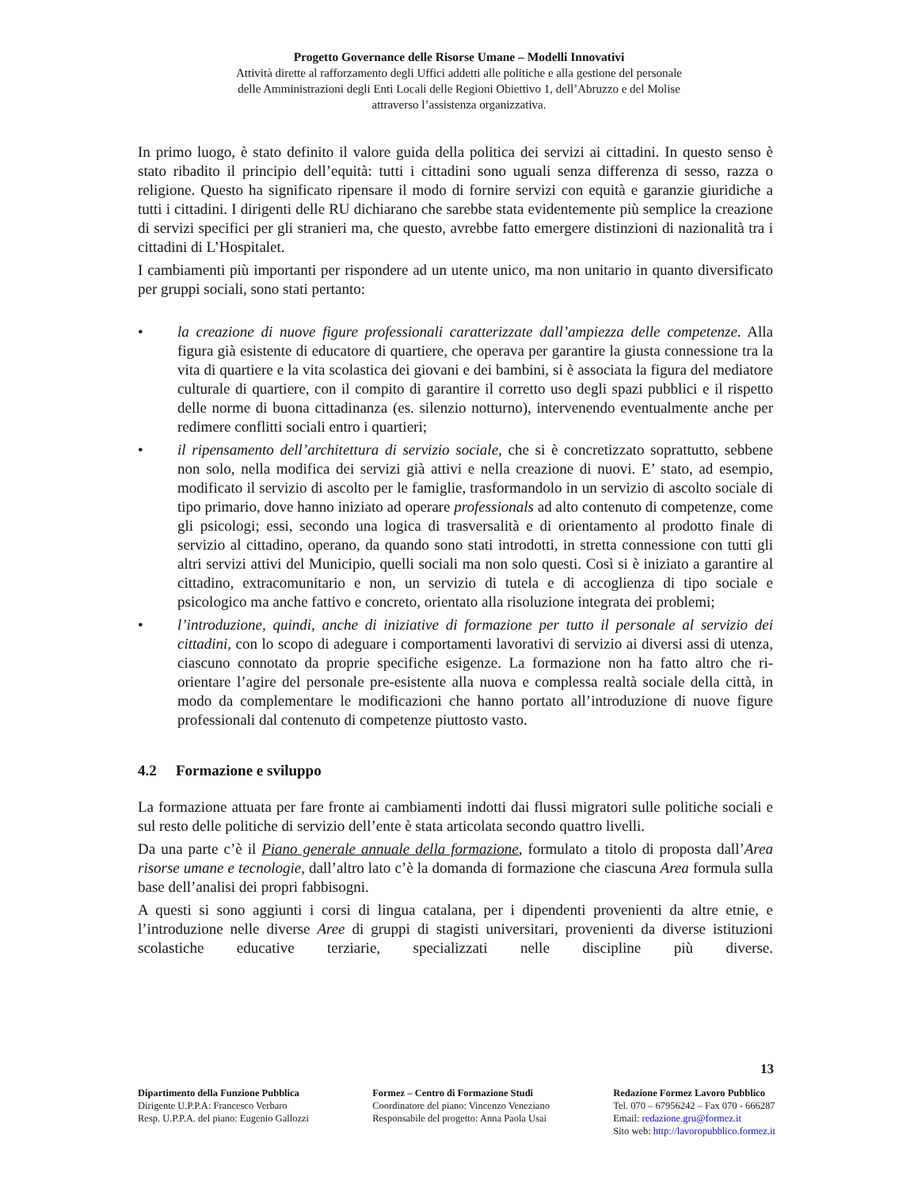Progetto Governance delle Risorse Umane – Modelli Innovativi
Attività dirette al rafforzamento degli Uffici addetti alle politiche e alla gestione del personale
delle Amministrazioni degli Enti Locali delle Regioni Obiettivo 1, dell’Abruzzo e del Molise
attraverso l’assistenza organizzativa.
In primo luogo, è stato definito il valore guida della politica dei servizi ai cittadini. In questo senso è stato ribadito il principio dell’equità: tutti i cittadini sono uguali senza differenza di sesso, razza o religione. Questo ha significato ripensare il modo di fornire servizi con equità e garanzie giuridiche a tutti i cittadini. I dirigenti delle RU dichiarano che sarebbe stata evidentemente più semplice la creazione di servizi specifici per gli stranieri ma, che questo, avrebbe fatto emergere distinzioni di nazionalità tra i cittadini di L’Hospitalet.
I cambiamenti più importanti per rispondere ad un utente unico, ma non unitario in quanto diversificato per gruppi sociali, sono stati pertanto:
• la creazione di nuove figure professionali caratterizzate dall’ampiezza delle competenze. Alla figura già esistente di educatore di quartiere, che operava per garantire la giusta connessione tra la vita di quartiere e la vita scolastica dei giovani e dei bambini, si è associata la figura del mediatore culturale di quartiere, con il compito di garantire il corretto uso degli spazi pubblici e il rispetto delle norme di buona cittadinanza (es. silenzio notturno), intervenendo eventualmente anche per redimere conflitti sociali entro i quartieri;
• il ripensamento dell’architettura di servizio sociale, che si è concretizzato soprattutto, sebbene non solo, nella modifica dei servizi già attivi e nella creazione di nuovi. E’ stato, ad esempio, modificato il servizio di ascolto per le famiglie, trasformandolo in un servizio di ascolto sociale di tipo primario, dove hanno iniziato ad operare professionals ad alto contenuto di competenze, come gli psicologi; essi, secondo una logica di trasversalità e di orientamento al prodotto finale di servizio al cittadino, operano, da quando sono stati introdotti, in stretta connessione con tutti gli altri servizi attivi del Municipio, quelli sociali ma non solo questi. Così si è iniziato a garantire al cittadino, extracomunitario e non, un servizio di tutela e di accoglienza di tipo sociale e psicologico ma anche fattivo e concreto, orientato alla risoluzione integrata dei problemi;
• l’introduzione, quindi, anche di iniziative di formazione per tutto il personale al servizio dei cittadini, con lo scopo di adeguare i comportamenti lavorativi di servizio ai diversi assi di utenza, ciascuno connotato da proprie specifiche esigenze. La formazione non ha fatto altro che ri-orientare l’agire del personale pre-esistente alla nuova e complessa realtà sociale della città, in modo da complementare le modificazioni che hanno portato all’introduzione di nuove figure professionali dal contenuto di competenze piuttosto vasto.
4.2 Formazione e sviluppo
La formazione attuata per fare fronte ai cambiamenti indotti dai flussi migratori sulle politiche sociali e sul resto delle politiche di servizio dell’ente è stata articolata secondo quattro livelli.
Da una parte c’è il Piano generale annuale della formazione, formulato a titolo di proposta dall’Area risorse umane e tecnologie, dall’altro lato c’è la domanda di formazione che ciascuna Area formula sulla base dell’analisi dei propri fabbisogni.
A questi si sono aggiunti i corsi di lingua catalana, per i dipendenti provenienti da altre etnie, e l’introduzione nelle diverse Aree di gruppi di stagisti universitari, provenienti da diverse istituzioni scolastiche educative terziarie, specializzati nelle discipline più diverse.
13
Dipartimento della Funzione Pubblica
Dirigente U.P.P.A: Francesco Verbaro
Resp. U.P.P.A. del piano: Eugenio Gallozzi
Formez – Centro di Formazione Studi
Coordinatore del piano: Vincenzo Veneziano
Responsabile del progetto: Anna Paola Usai
Redazione Formez Lavoro Pubblico
Tel. 070 – 67956242 – Fax 070 - 666287
Email: redazione.gru@formez.it
Sito web: http://lavoropubblico.formez.it